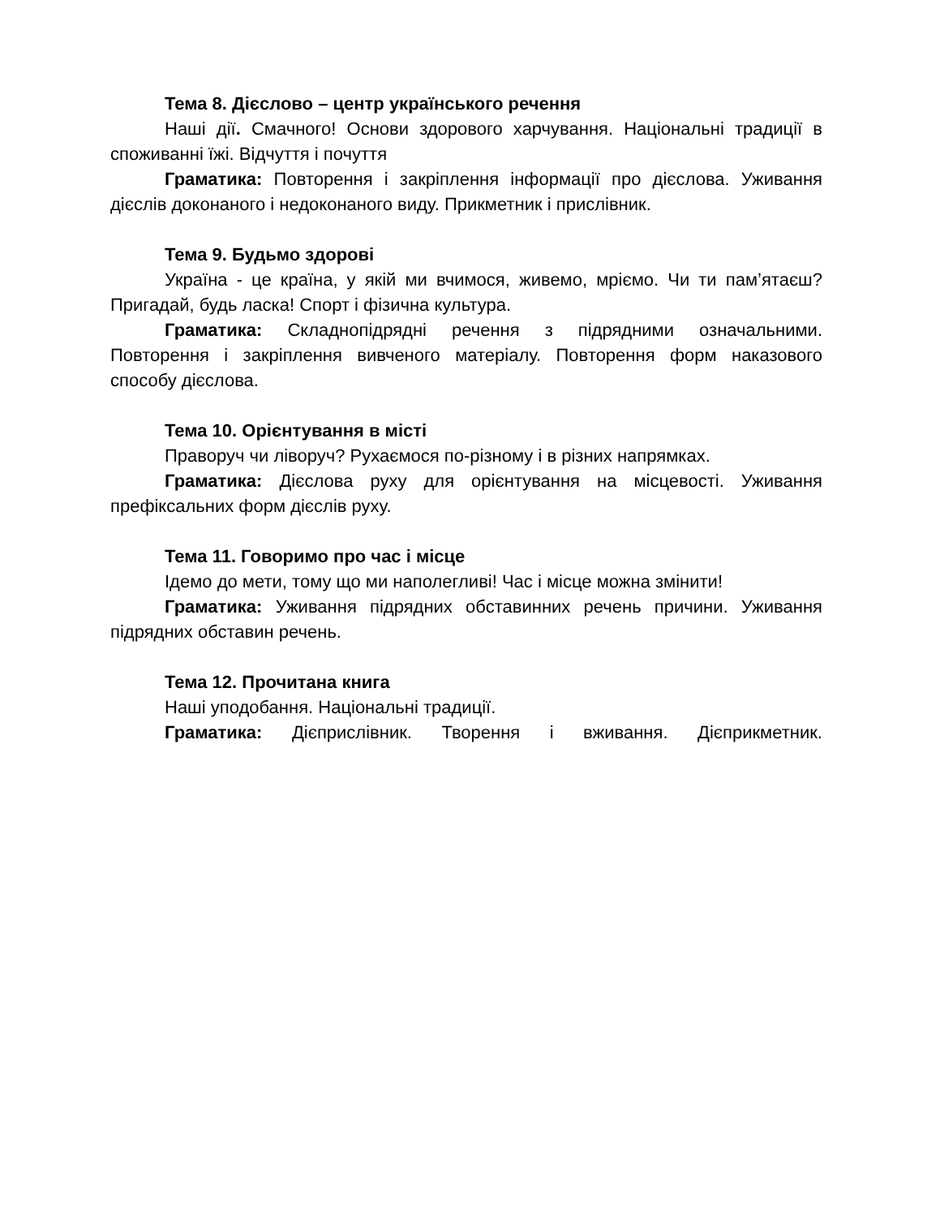Тема 8. Дієслово – центр українського речення
Наші дії. Смачного! Основи здорового харчування. Національні традиції в споживанні їжі. Відчуття і почуття
Граматика: Повторення і закріплення інформації про дієслова. Уживання дієслів доконаного і недоконаного виду. Прикметник і прислівник.
Тема 9. Будьмо здорові
Україна - це країна, у якій ми вчимося, живемо, мріємо. Чи ти пам’ятаєш? Пригадай, будь ласка! Спорт і фізична культура.
Граматика: Складнопідрядні речення з підрядними означальними. Повторення і закріплення вивченого матеріалу. Повторення форм наказового способу дієслова.
Тема 10. Орієнтування в місті
Праворуч чи ліворуч? Рухаємося по-різному і в різних напрямках.
Граматика: Дієслова руху для орієнтування на місцевості. Уживання префіксальних форм дієслів руху.
Тема 11. Говоримо про час і місце
Ідемо до мети, тому що ми наполегливі! Час і місце можна змінити!
Граматика: Уживання підрядних обставинних речень причини. Уживання підрядних обставин речень.
Тема 12. Прочитана книга
Наші уподобання. Національні традиції.
Граматика: Дієприслівник. Творення і вживання. Дієприкметник.